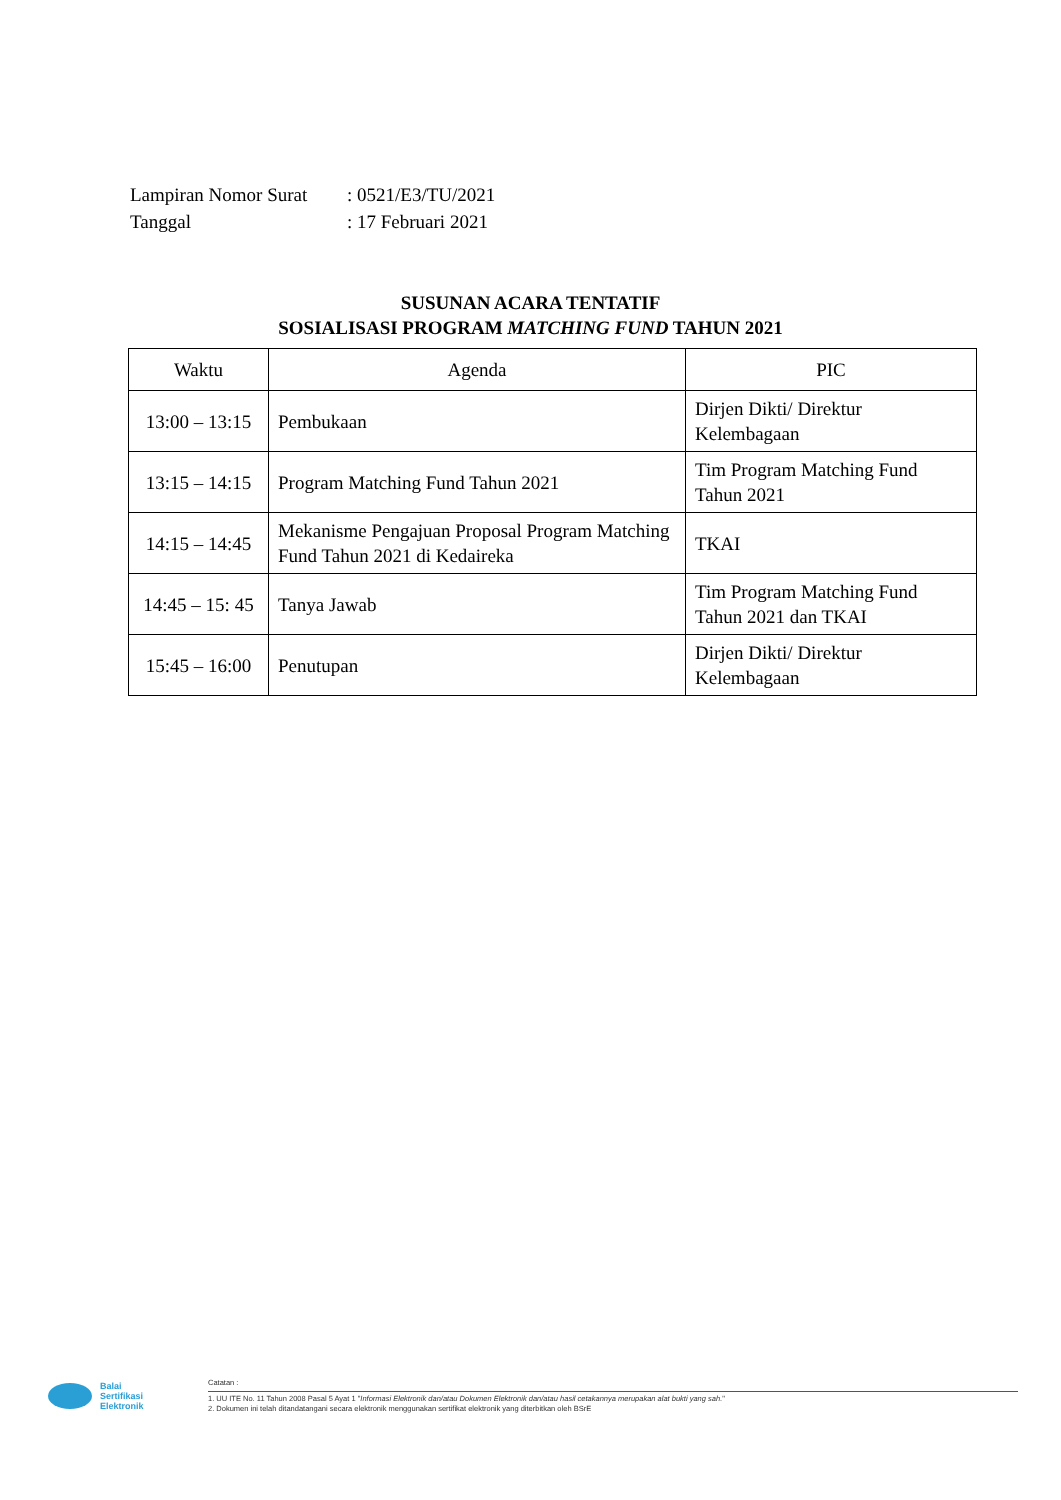| Lampiran Nomor Surat | : 0521/E3/TU/2021 |
| Tanggal | : 17 Februari 2021 |
SUSUNAN ACARA TENTATIF
SOSIALISASI PROGRAM MATCHING FUND TAHUN 2021
| Waktu | Agenda | PIC |
| --- | --- | --- |
| 13:00 – 13:15 | Pembukaan | Dirjen Dikti/ Direktur Kelembagaan |
| 13:15 – 14:15 | Program Matching Fund Tahun 2021 | Tim Program Matching Fund Tahun 2021 |
| 14:15 – 14:45 | Mekanisme Pengajuan Proposal Program Matching Fund Tahun 2021 di Kedaireka | TKAI |
| 14:45 – 15: 45 | Tanya Jawab | Tim Program Matching Fund Tahun 2021 dan TKAI |
| 15:45 – 16:00 | Penutupan | Dirjen Dikti/ Direktur Kelembagaan |
Balai
Sertifikasi
Elektronik
Catatan :
1. UU ITE No. 11 Tahun 2008 Pasal 5 Ayat 1 "Informasi Elektronik dan/atau Dokumen Elektronik dan/atau hasil cetakannya merupakan alat bukti yang sah."
2. Dokumen ini telah ditandatangani secara elektronik menggunakan sertifikat elektronik yang diterbitkan oleh BSrE